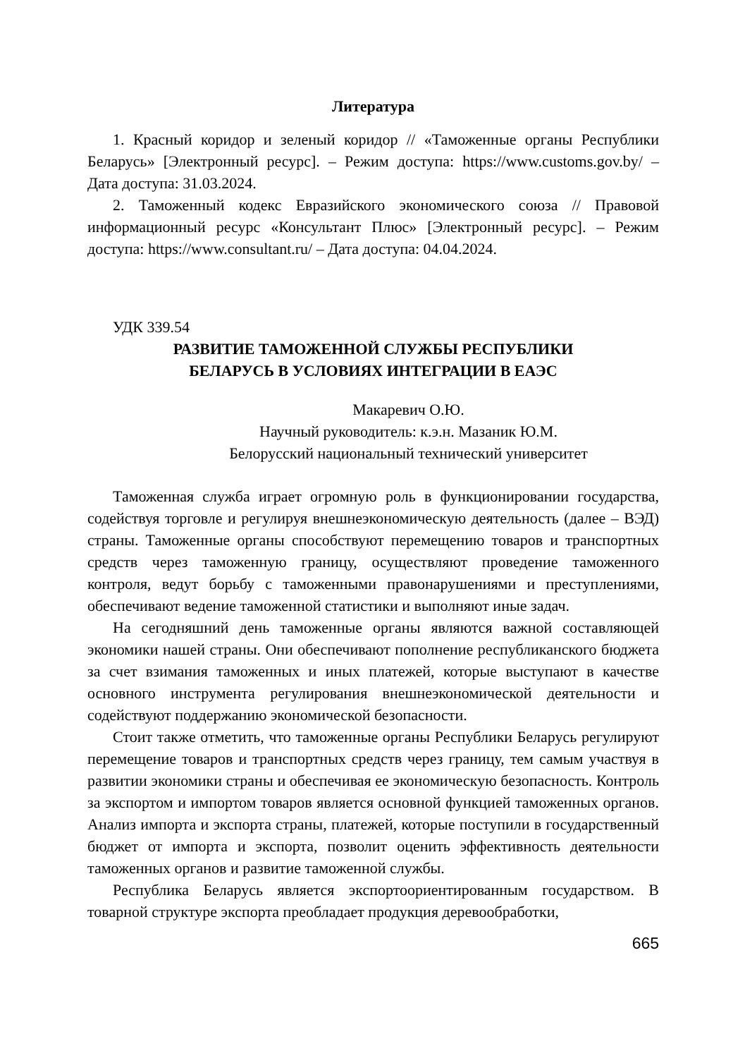Литература
1. Красный коридор и зеленый коридор // «Таможенные органы Республики Беларусь» [Электронный ресурс]. – Режим доступа: https://www.customs.gov.by/ – Дата доступа: 31.03.2024.
2. Таможенный кодекс Евразийского экономического союза // Правовой информационный ресурс «Консультант Плюс» [Электронный ресурс]. – Режим доступа: https://www.consultant.ru/ – Дата доступа: 04.04.2024.
УДК 339.54
РАЗВИТИЕ ТАМОЖЕННОЙ СЛУЖБЫ РЕСПУБЛИКИ
БЕЛАРУСЬ В УСЛОВИЯХ ИНТЕГРАЦИИ В ЕАЭС
Макаревич О.Ю.
Научный руководитель: к.э.н. Мазаник Ю.М.
Белорусский национальный технический университет
Таможенная служба играет огромную роль в функционировании государства, содействуя торговле и регулируя внешнеэкономическую деятельность (далее – ВЭД) страны. Таможенные органы способствуют перемещению товаров и транспортных средств через таможенную границу, осуществляют проведение таможенного контроля, ведут борьбу с таможенными правонарушениями и преступлениями, обеспечивают ведение таможенной статистики и выполняют иные задач.
На сегодняшний день таможенные органы являются важной составляющей экономики нашей страны. Они обеспечивают пополнение республиканского бюджета за счет взимания таможенных и иных платежей, которые выступают в качестве основного инструмента регулирования внешнеэкономической деятельности и содействуют поддержанию экономической безопасности.
Стоит также отметить, что таможенные органы Республики Беларусь регулируют перемещение товаров и транспортных средств через границу, тем самым участвуя в развитии экономики страны и обеспечивая ее экономическую безопасность. Контроль за экспортом и импортом товаров является основной функцией таможенных органов. Анализ импорта и экспорта страны, платежей, которые поступили в государственный бюджет от импорта и экспорта, позволит оценить эффективность деятельности таможенных органов и развитие таможенной службы.
Республика Беларусь является экспортоориентированным государством. В товарной структуре экспорта преобладает продукция деревообработки,
665